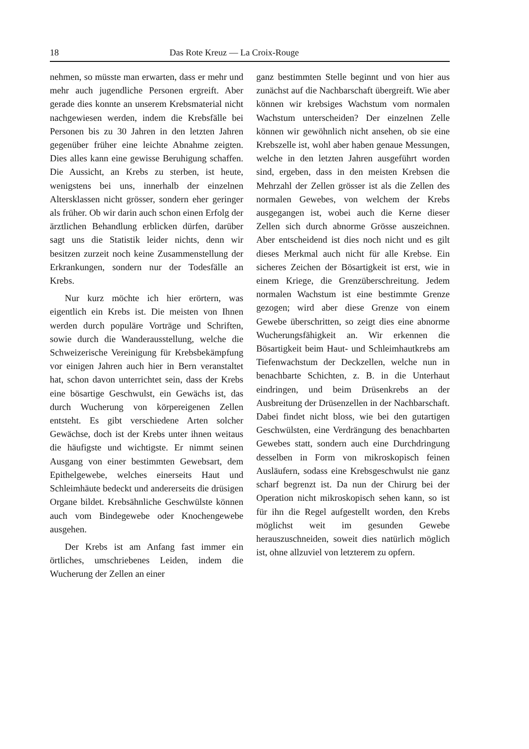18 Das Rote Kreuz — La Croix-Rouge
nehmen, so müsste man erwarten, dass er mehr und mehr auch jugendliche Personen ergreift. Aber gerade dies konnte an unserem Krebsmaterial nicht nachgewiesen werden, indem die Krebsfälle bei Personen bis zu 30 Jahren in den letzten Jahren gegenüber früher eine leichte Abnahme zeigten. Dies alles kann eine gewisse Beruhigung schaffen. Die Aussicht, an Krebs zu sterben, ist heute, wenigstens bei uns, innerhalb der einzelnen Altersklassen nicht grösser, sondern eher geringer als früher. Ob wir darin auch schon einen Erfolg der ärztlichen Behandlung erblicken dürfen, darüber sagt uns die Statistik leider nichts, denn wir besitzen zurzeit noch keine Zusammenstellung der Erkrankungen, sondern nur der Todesfälle an Krebs.
Nur kurz möchte ich hier erörtern, was eigentlich ein Krebs ist. Die meisten von Ihnen werden durch populäre Vorträge und Schriften, sowie durch die Wanderausstellung, welche die Schweizerische Vereinigung für Krebsbekämpfung vor einigen Jahren auch hier in Bern veranstaltet hat, schon davon unterrichtet sein, dass der Krebs eine bösartige Geschwulst, ein Gewächs ist, das durch Wucherung von körpereigenen Zellen entsteht. Es gibt verschiedene Arten solcher Gewächse, doch ist der Krebs unter ihnen weitaus die häufigste und wichtigste. Er nimmt seinen Ausgang von einer bestimmten Gewebsart, dem Epithelgewebe, welches einerseits Haut und Schleimhäute bedeckt und andererseits die drüsigen Organe bildet. Krebsähnliche Geschwülste können auch vom Bindegewebe oder Knochengewebe ausgehen.
Der Krebs ist am Anfang fast immer ein örtliches, umschriebenes Leiden, indem die Wucherung der Zellen an einer
ganz bestimmten Stelle beginnt und von hier aus zunächst auf die Nachbarschaft übergreift. Wie aber können wir krebsiges Wachstum vom normalen Wachstum unterscheiden? Der einzelnen Zelle können wir gewöhnlich nicht ansehen, ob sie eine Krebszelle ist, wohl aber haben genaue Messungen, welche in den letzten Jahren ausgeführt worden sind, ergeben, dass in den meisten Krebsen die Mehrzahl der Zellen grösser ist als die Zellen des normalen Gewebes, von welchem der Krebs ausgegangen ist, wobei auch die Kerne dieser Zellen sich durch abnorme Grösse auszeichnen. Aber entscheidend ist dies noch nicht und es gilt dieses Merkmal auch nicht für alle Krebse. Ein sicheres Zeichen der Bösartigkeit ist erst, wie in einem Kriege, die Grenzüberschreitung. Jedem normalen Wachstum ist eine bestimmte Grenze gezogen; wird aber diese Grenze von einem Gewebe überschritten, so zeigt dies eine abnorme Wucherungsfähigkeit an. Wir erkennen die Bösartigkeit beim Haut- und Schleimhautkrebs am Tiefenwachstum der Deckzellen, welche nun in benachbarte Schichten, z. B. in die Unterhaut eindringen, und beim Drüsenkrebs an der Ausbreitung der Drüsenzellen in der Nachbarschaft. Dabei findet nicht bloss, wie bei den gutartigen Geschwülsten, eine Verdrängung des benachbarten Gewebes statt, sondern auch eine Durchdringung desselben in Form von mikroskopisch feinen Ausläufern, sodass eine Krebsgeschwulst nie ganz scharf begrenzt ist. Da nun der Chirurg bei der Operation nicht mikroskopisch sehen kann, so ist für ihn die Regel aufgestellt worden, den Krebs möglichst weit im gesunden Gewebe herauszuschneiden, soweit dies natürlich möglich ist, ohne allzuviel von letzterem zu opfern.